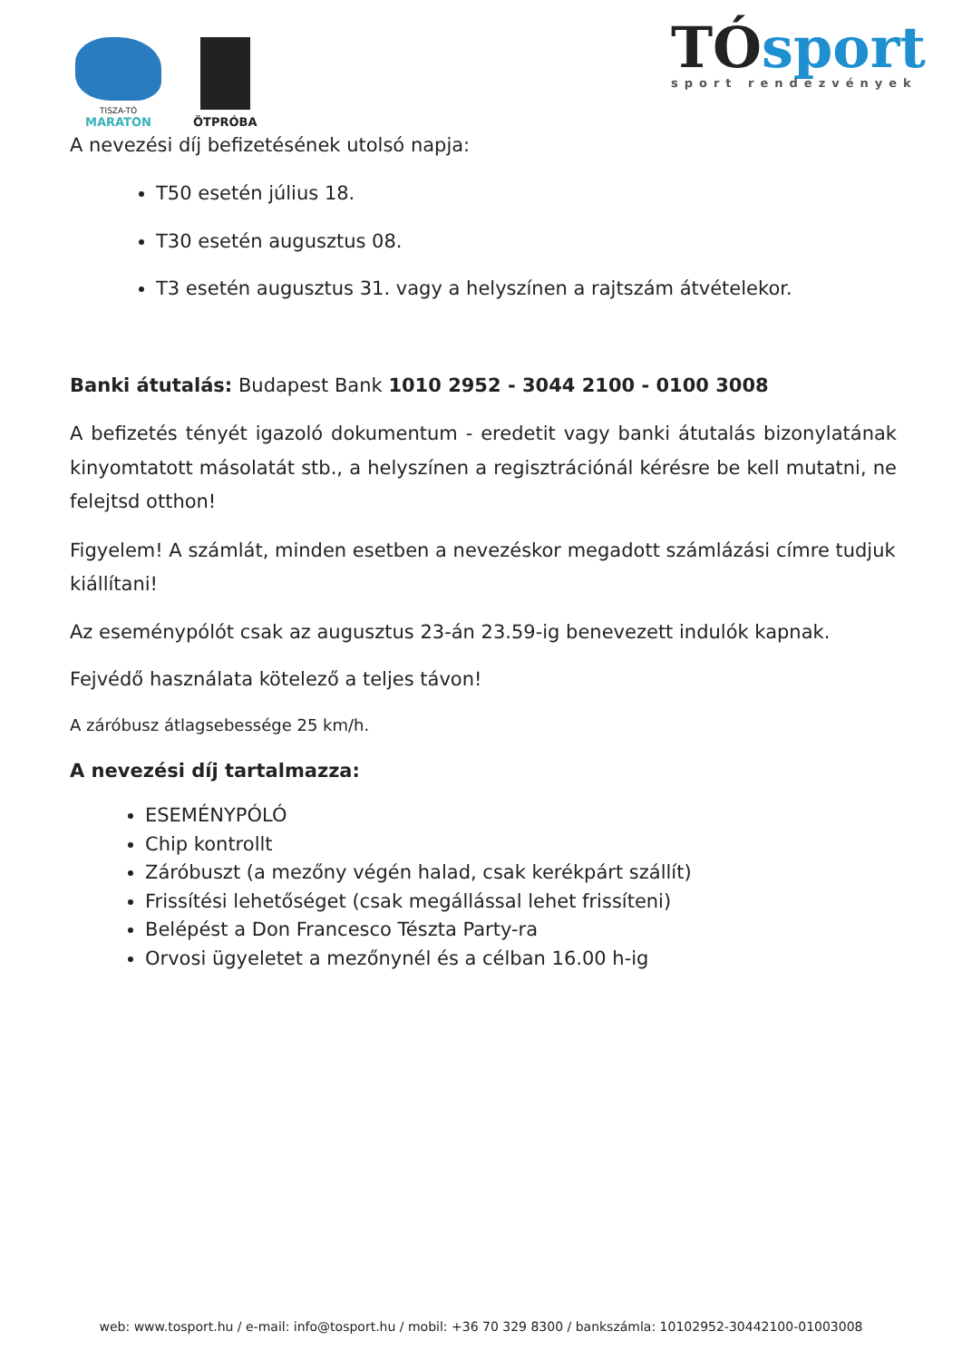TISZA-TÓ
MARATON
ÖTPRÓBA
TÓsport
sport rendezvények
A nevezési díj befizetésének utolsó napja:
T50 esetén július 18.
T30 esetén augusztus 08.
T3 esetén augusztus 31. vagy a helyszínen a rajtszám átvételekor.
Banki átutalás: Budapest Bank 1010 2952 - 3044 2100 - 0100 3008
A befizetés tényét igazoló dokumentum - eredetit vagy banki átutalás bizonylatának kinyomtatott másolatát stb., a helyszínen a regisztrációnál kérésre be kell mutatni, ne felejtsd otthon!
Figyelem! A számlát, minden esetben a nevezéskor megadott számlázási címre tudjuk kiállítani!
Az eseménypólót csak az augusztus 23-án 23.59-ig benevezett indulók kapnak.
Fejvédő használata kötelező a teljes távon!
A záróbusz átlagsebessége 25 km/h.
A nevezési díj tartalmazza:
ESEMÉNYPÓLÓ
Chip kontrollt
Záróbuszt (a mezőny végén halad, csak kerékpárt szállít)
Frissítési lehetőséget (csak megállással lehet frissíteni)
Belépést a Don Francesco Tészta Party-ra
Orvosi ügyeletet a mezőnynél és a célban 16.00 h-ig
web: www.tosport.hu / e-mail: info@tosport.hu / mobil: +36 70 329 8300 / bankszámla: 10102952-30442100-01003008